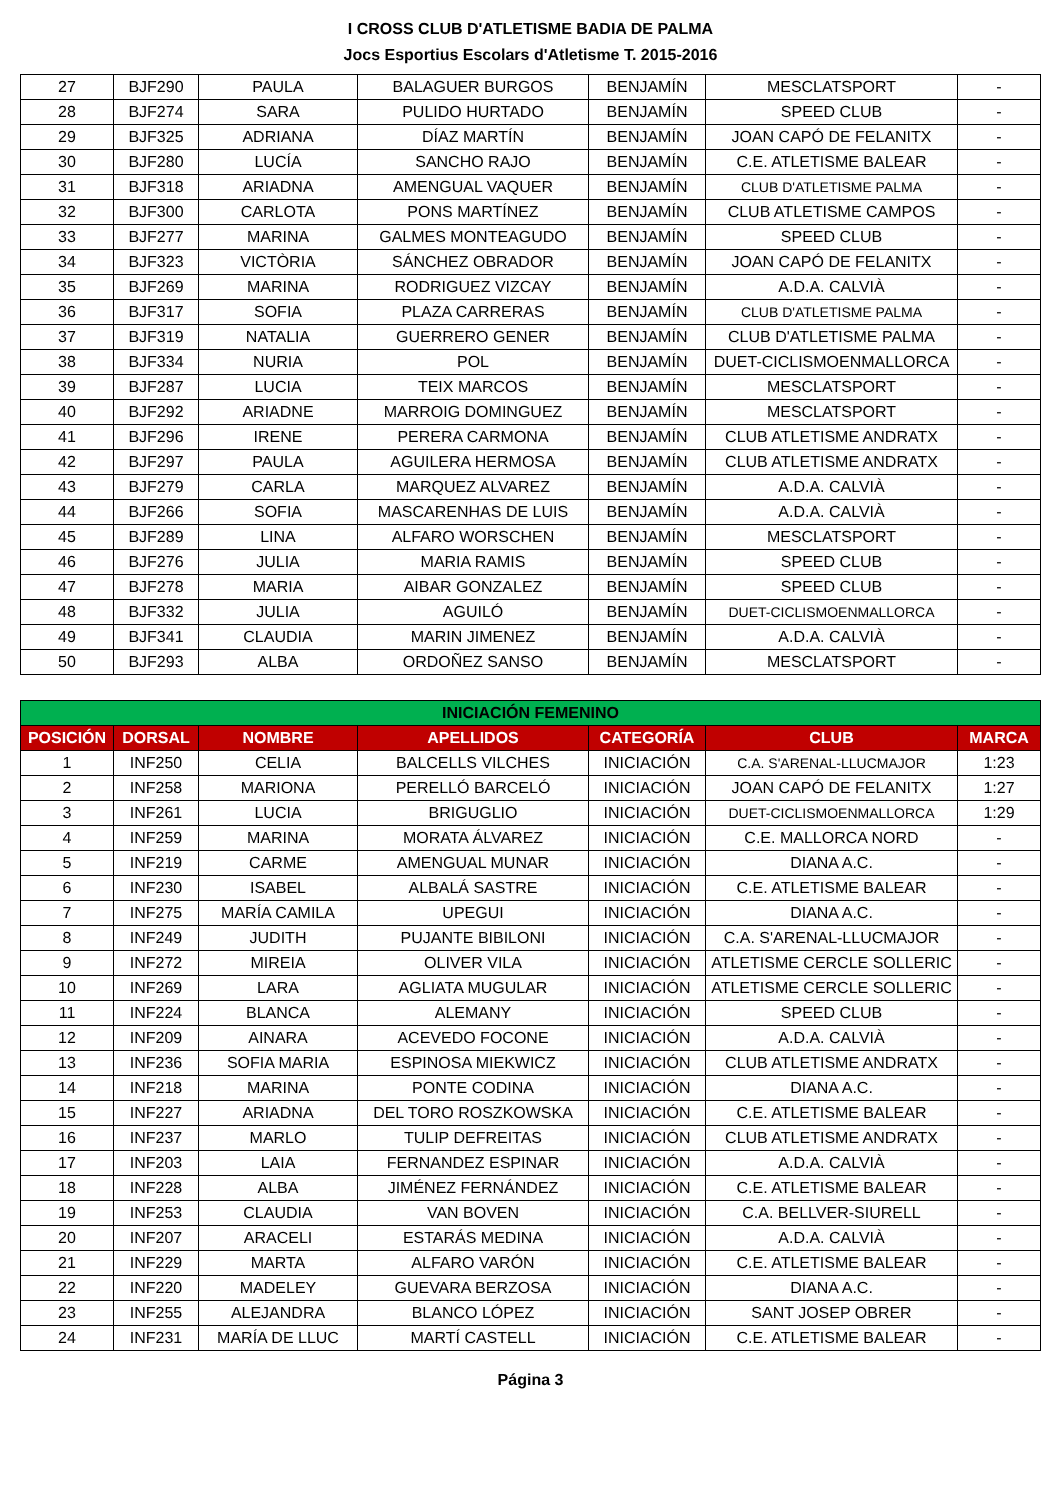I CROSS CLUB D'ATLETISME BADIA DE PALMA
Jocs Esportius Escolars d'Atletisme T. 2015-2016
| 27 | BJF290 | PAULA | BALAGUER BURGOS | BENJAMÍN | MESCLATSPORT | - |
| 28 | BJF274 | SARA | PULIDO HURTADO | BENJAMÍN | SPEED CLUB | - |
| 29 | BJF325 | ADRIANA | DÍAZ MARTÍN | BENJAMÍN | JOAN CAPÓ DE FELANITX | - |
| 30 | BJF280 | LUCÍA | SANCHO RAJO | BENJAMÍN | C.E. ATLETISME BALEAR | - |
| 31 | BJF318 | ARIADNA | AMENGUAL VAQUER | BENJAMÍN | CLUB D'ATLETISME PALMA | - |
| 32 | BJF300 | CARLOTA | PONS MARTÍNEZ | BENJAMÍN | CLUB ATLETISME CAMPOS | - |
| 33 | BJF277 | MARINA | GALMES MONTEAGUDO | BENJAMÍN | SPEED CLUB | - |
| 34 | BJF323 | VICTÒRIA | SÁNCHEZ OBRADOR | BENJAMÍN | JOAN CAPÓ DE FELANITX | - |
| 35 | BJF269 | MARINA | RODRIGUEZ VIZCAY | BENJAMÍN | A.D.A. CALVIÀ | - |
| 36 | BJF317 | SOFIA | PLAZA CARRERAS | BENJAMÍN | CLUB D'ATLETISME PALMA | - |
| 37 | BJF319 | NATALIA | GUERRERO GENER | BENJAMÍN | CLUB D'ATLETISME PALMA | - |
| 38 | BJF334 | NURIA | POL | BENJAMÍN | DUET-CICLISMOENMALLORCA | - |
| 39 | BJF287 | LUCIA | TEIX MARCOS | BENJAMÍN | MESCLATSPORT | - |
| 40 | BJF292 | ARIADNE | MARROIG DOMINGUEZ | BENJAMÍN | MESCLATSPORT | - |
| 41 | BJF296 | IRENE | PERERA CARMONA | BENJAMÍN | CLUB ATLETISME ANDRATX | - |
| 42 | BJF297 | PAULA | AGUILERA HERMOSA | BENJAMÍN | CLUB ATLETISME ANDRATX | - |
| 43 | BJF279 | CARLA | MARQUEZ ALVAREZ | BENJAMÍN | A.D.A. CALVIÀ | - |
| 44 | BJF266 | SOFIA | MASCARENHAS DE LUIS | BENJAMÍN | A.D.A. CALVIÀ | - |
| 45 | BJF289 | LINA | ALFARO WORSCHEN | BENJAMÍN | MESCLATSPORT | - |
| 46 | BJF276 | JULIA | MARIA RAMIS | BENJAMÍN | SPEED CLUB | - |
| 47 | BJF278 | MARIA | AIBAR GONZALEZ | BENJAMÍN | SPEED CLUB | - |
| 48 | BJF332 | JULIA | AGUILÓ | BENJAMÍN | DUET-CICLISMOENMALLORCA | - |
| 49 | BJF341 | CLAUDIA | MARIN JIMENEZ | BENJAMÍN | A.D.A. CALVIÀ | - |
| 50 | BJF293 | ALBA | ORDOÑEZ SANSO | BENJAMÍN | MESCLATSPORT | - |
| INICIACIÓN FEMENINO | | | | | | |
| --- | --- | --- | --- | --- | --- | --- |
| POSICIÓN | DORSAL | NOMBRE | APELLIDOS | CATEGORÍA | CLUB | MARCA |
| 1 | INF250 | CELIA | BALCELLS VILCHES | INICIACIÓN | C.A. S'ARENAL-LLUCMAJOR | 1:23 |
| 2 | INF258 | MARIONA | PERELLÓ BARCELÓ | INICIACIÓN | JOAN CAPÓ DE FELANITX | 1:27 |
| 3 | INF261 | LUCIA | BRIGUGLIO | INICIACIÓN | DUET-CICLISMOENMALLORCA | 1:29 |
| 4 | INF259 | MARINA | MORATA ÁLVAREZ | INICIACIÓN | C.E. MALLORCA NORD | - |
| 5 | INF219 | CARME | AMENGUAL MUNAR | INICIACIÓN | DIANA A.C. | - |
| 6 | INF230 | ISABEL | ALBALÁ SASTRE | INICIACIÓN | C.E. ATLETISME BALEAR | - |
| 7 | INF275 | MARÍA CAMILA | UPEGUI | INICIACIÓN | DIANA A.C. | - |
| 8 | INF249 | JUDITH | PUJANTE BIBILONI | INICIACIÓN | C.A. S'ARENAL-LLUCMAJOR | - |
| 9 | INF272 | MIREIA | OLIVER VILA | INICIACIÓN | ATLETISME CERCLE SOLLERIC | - |
| 10 | INF269 | LARA | AGLIATA MUGULAR | INICIACIÓN | ATLETISME CERCLE SOLLERIC | - |
| 11 | INF224 | BLANCA | ALEMANY | INICIACIÓN | SPEED CLUB | - |
| 12 | INF209 | AINARA | ACEVEDO FOCONE | INICIACIÓN | A.D.A. CALVIÀ | - |
| 13 | INF236 | SOFIA MARIA | ESPINOSA MIEKWICZ | INICIACIÓN | CLUB ATLETISME ANDRATX | - |
| 14 | INF218 | MARINA | PONTE CODINA | INICIACIÓN | DIANA A.C. | - |
| 15 | INF227 | ARIADNA | DEL TORO ROSZKOWSKA | INICIACIÓN | C.E. ATLETISME BALEAR | - |
| 16 | INF237 | MARLO | TULIP DEFREITAS | INICIACIÓN | CLUB ATLETISME ANDRATX | - |
| 17 | INF203 | LAIA | FERNANDEZ ESPINAR | INICIACIÓN | A.D.A. CALVIÀ | - |
| 18 | INF228 | ALBA | JIMÉNEZ FERNÁNDEZ | INICIACIÓN | C.E. ATLETISME BALEAR | - |
| 19 | INF253 | CLAUDIA | VAN BOVEN | INICIACIÓN | C.A. BELLVER-SIURELL | - |
| 20 | INF207 | ARACELI | ESTARÁS MEDINA | INICIACIÓN | A.D.A. CALVIÀ | - |
| 21 | INF229 | MARTA | ALFARO VARÓN | INICIACIÓN | C.E. ATLETISME BALEAR | - |
| 22 | INF220 | MADELEY | GUEVARA BERZOSA | INICIACIÓN | DIANA A.C. | - |
| 23 | INF255 | ALEJANDRA | BLANCO LÓPEZ | INICIACIÓN | SANT JOSEP OBRER | - |
| 24 | INF231 | MARÍA DE LLUC | MARTÍ CASTELL | INICIACIÓN | C.E. ATLETISME BALEAR | - |
Página 3